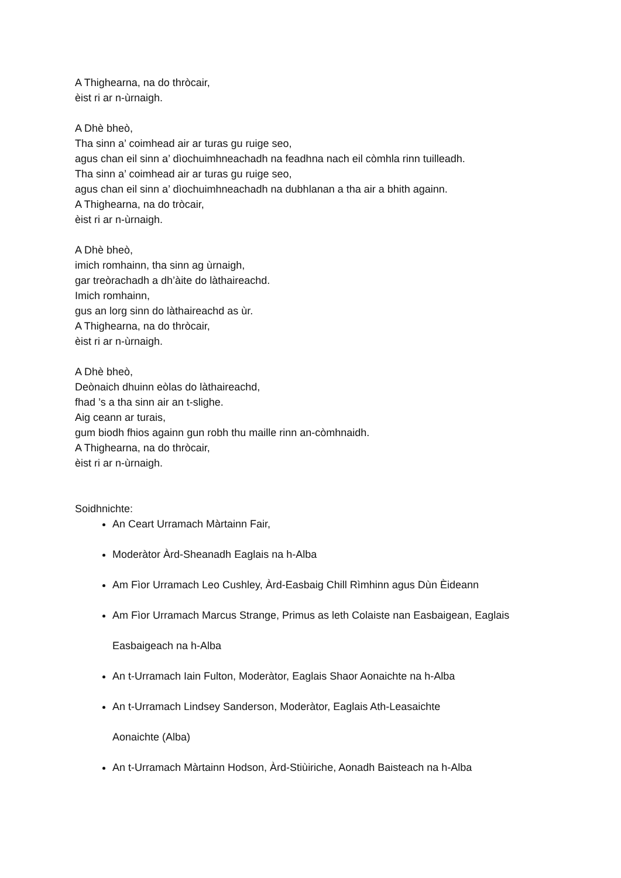A Thighearna, na do thròcair,
èist ri ar n-ùrnaigh.
A Dhè bheò,
Tha sinn a’ coimhead air ar turas gu ruige seo,
agus chan eil sinn a’ dìochuimhneachadh na feadhna nach eil còmhla rinn tuilleadh.
Tha sinn a’ coimhead air ar turas gu ruige seo,
agus chan eil sinn a’ dìochuimhneachadh na dubhlanan a tha air a bhith againn.
A Thighearna, na do tròcair,
èist ri ar n-ùrnaigh.
A Dhè bheò,
imich romhainn, tha sinn ag ùrnaigh,
gar treòrachadh a dh’àite do làthaireachd.
Imich romhainn,
gus an lorg sinn do làthaireachd as ùr.
A Thighearna, na do thròcair,
èist ri ar n-ùrnaigh.
A Dhè bheò,
Deònaich dhuinn eòlas do làthaireachd,
fhad ’s a tha sinn air an t-slighe.
Aig ceann ar turais,
gum biodh fhios againn gun robh thu maille rinn an-còmhnaidh.
A Thighearna, na do thròcair,
èist ri ar n-ùrnaigh.
Soidhnichte:
An Ceart Urramach Màrtainn Fair,
Moderàtor Àrd-Sheanadh Eaglais na h-Alba
Am Fìor Urramach Leo Cushley, Àrd-Easbaig Chill Rìmhinn agus Dùn Èideann
Am Fìor Urramach Marcus Strange, Primus as leth Colaiste nan Easbaigean, Eaglais
Easbaigeach na h-Alba
An t-Urramach Iain Fulton, Moderàtor, Eaglais Shaor Aonaichte na h-Alba
An t-Urramach Lindsey Sanderson, Moderàtor, Eaglais Ath-Leasaichte
Aonaichte (Alba)
An t-Urramach Màrtainn Hodson, Àrd-Stiùiriche, Aonadh Baisteach na h-Alba